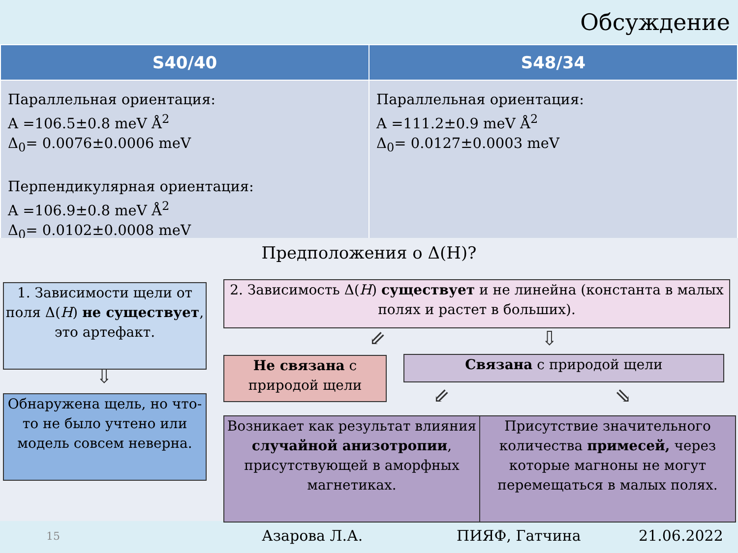Обсуждение
| S40/40 | S48/34 |
| --- | --- |
| Параллельная ориентация: A =106.5±0.8 meV Å<sup>2</sup> Δ<sub>0</sub>= 0.0076±0.0006 meV Перпендикулярная ориентация: A =106.9±0.8 meV Å<sup>2</sup> Δ<sub>0</sub>= 0.0102±0.0008 meV | Параллельная ориентация: A =111.2±0.9 meV Å<sup>2</sup> Δ<sub>0</sub>= 0.0127±0.0003 meV |
Предположения о Δ(H)?
1. Зависимости щели от поля Δ(H) не существует, это артефакт.
⇩
Обнаружена щель, но что-то не было учтено или модель совсем неверна.
2. Зависимость Δ(H) существует и не линейна (константа в малых полях и растет в больших).
⇙ ⇩
Не связана с природой щели
Связана с природой щели
⇙ ⇘
Возникает как результат влияния случайной анизотропии, присутствующей в аморфных магнетиках.
Присутствие значительного количества примесей, через которые магноны не могут перемещаться в малых полях.
15 Азарова Л.А. ПИЯФ, Гатчина 21.06.2022